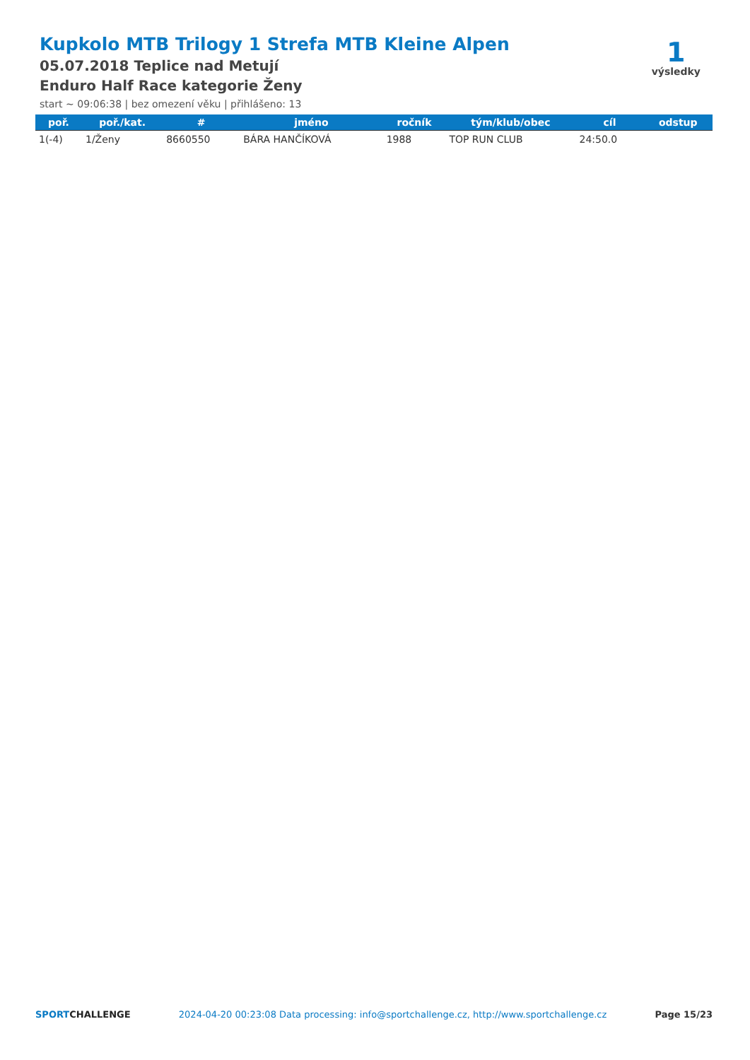Kupkolo MTB Trilogy 1 Strefa MTB Kleine Alpen
05.07.2018 Teplice nad Metují
Enduro Half Race kategorie Ženy
start ~ 09:06:38 | bez omezení věku | přihlášeno: 13
1
výsledky
| poř. | poř./kat. | # | jméno | ročník | tým/klub/obec | cíl | odstup |
| --- | --- | --- | --- | --- | --- | --- | --- |
| 1(-4) | 1/Ženy | 8660550 | BÁRA HANČÍKOVÁ | 1988 | TOP RUN CLUB | 24:50.0 | |
SPORTCHALLENGE 2024-04-20 00:23:08 Data processing: info@sportchallenge.cz, http://www.sportchallenge.cz Page 15/23